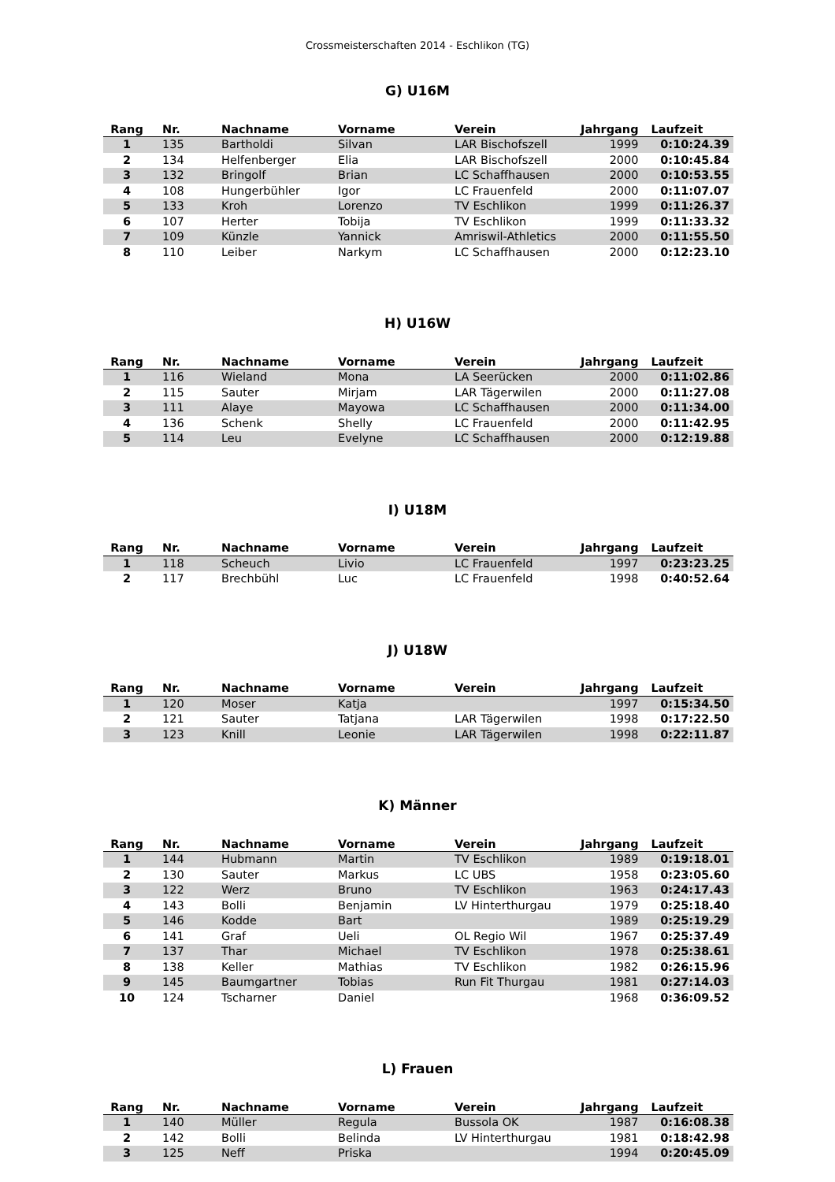Crossmeisterschaften 2014 - Eschlikon (TG)
G) U16M
| Rang | Nr. | Nachname | Vorname | Verein | Jahrgang | Laufzeit |
| --- | --- | --- | --- | --- | --- | --- |
| 1 | 135 | Bartholdi | Silvan | LAR Bischofszell | 1999 | 0:10:24.39 |
| 2 | 134 | Helfenberger | Elia | LAR Bischofszell | 2000 | 0:10:45.84 |
| 3 | 132 | Bringolf | Brian | LC Schaffhausen | 2000 | 0:10:53.55 |
| 4 | 108 | Hungerbühler | Igor | LC Frauenfeld | 2000 | 0:11:07.07 |
| 5 | 133 | Kroh | Lorenzo | TV Eschlikon | 1999 | 0:11:26.37 |
| 6 | 107 | Herter | Tobija | TV Eschlikon | 1999 | 0:11:33.32 |
| 7 | 109 | Künzle | Yannick | Amriswil-Athletics | 2000 | 0:11:55.50 |
| 8 | 110 | Leiber | Narkym | LC Schaffhausen | 2000 | 0:12:23.10 |
H) U16W
| Rang | Nr. | Nachname | Vorname | Verein | Jahrgang | Laufzeit |
| --- | --- | --- | --- | --- | --- | --- |
| 1 | 116 | Wieland | Mona | LA Seerücken | 2000 | 0:11:02.86 |
| 2 | 115 | Sauter | Mirjam | LAR Tägerwilen | 2000 | 0:11:27.08 |
| 3 | 111 | Alaye | Mayowa | LC Schaffhausen | 2000 | 0:11:34.00 |
| 4 | 136 | Schenk | Shelly | LC Frauenfeld | 2000 | 0:11:42.95 |
| 5 | 114 | Leu | Evelyne | LC Schaffhausen | 2000 | 0:12:19.88 |
I) U18M
| Rang | Nr. | Nachname | Vorname | Verein | Jahrgang | Laufzeit |
| --- | --- | --- | --- | --- | --- | --- |
| 1 | 118 | Scheuch | Livio | LC Frauenfeld | 1997 | 0:23:23.25 |
| 2 | 117 | Brechbühl | Luc | LC Frauenfeld | 1998 | 0:40:52.64 |
J) U18W
| Rang | Nr. | Nachname | Vorname | Verein | Jahrgang | Laufzeit |
| --- | --- | --- | --- | --- | --- | --- |
| 1 | 120 | Moser | Katja | | 1997 | 0:15:34.50 |
| 2 | 121 | Sauter | Tatjana | LAR Tägerwilen | 1998 | 0:17:22.50 |
| 3 | 123 | Knill | Leonie | LAR Tägerwilen | 1998 | 0:22:11.87 |
K) Männer
| Rang | Nr. | Nachname | Vorname | Verein | Jahrgang | Laufzeit |
| --- | --- | --- | --- | --- | --- | --- |
| 1 | 144 | Hubmann | Martin | TV Eschlikon | 1989 | 0:19:18.01 |
| 2 | 130 | Sauter | Markus | LC UBS | 1958 | 0:23:05.60 |
| 3 | 122 | Werz | Bruno | TV Eschlikon | 1963 | 0:24:17.43 |
| 4 | 143 | Bolli | Benjamin | LV Hinterthurgau | 1979 | 0:25:18.40 |
| 5 | 146 | Kodde | Bart | | 1989 | 0:25:19.29 |
| 6 | 141 | Graf | Ueli | OL Regio Wil | 1967 | 0:25:37.49 |
| 7 | 137 | Thar | Michael | TV Eschlikon | 1978 | 0:25:38.61 |
| 8 | 138 | Keller | Mathias | TV Eschlikon | 1982 | 0:26:15.96 |
| 9 | 145 | Baumgartner | Tobias | Run Fit Thurgau | 1981 | 0:27:14.03 |
| 10 | 124 | Tscharner | Daniel | | 1968 | 0:36:09.52 |
L) Frauen
| Rang | Nr. | Nachname | Vorname | Verein | Jahrgang | Laufzeit |
| --- | --- | --- | --- | --- | --- | --- |
| 1 | 140 | Müller | Regula | Bussola OK | 1987 | 0:16:08.38 |
| 2 | 142 | Bolli | Belinda | LV Hinterthurgau | 1981 | 0:18:42.98 |
| 3 | 125 | Neff | Priska | | 1994 | 0:20:45.09 |